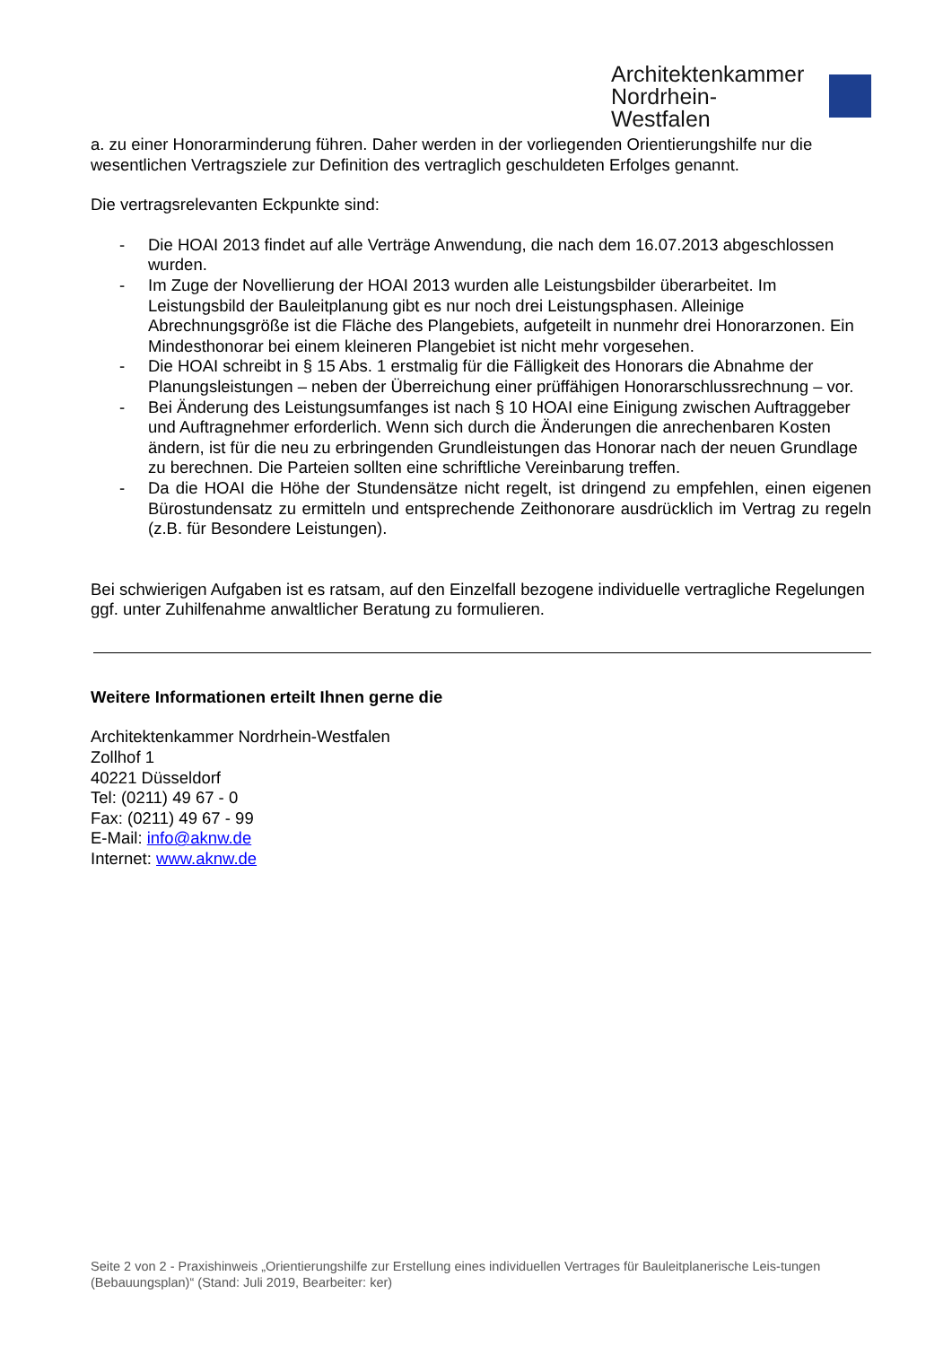Architektenkammer
Nordrhein-Westfalen
a. zu einer Honorarminderung führen. Daher werden in der vorliegenden Orientierungshilfe nur die wesentlichen Vertragsziele zur Definition des vertraglich geschuldeten Erfolges genannt.
Die vertragsrelevanten Eckpunkte sind:
- Die HOAI 2013 findet auf alle Verträge Anwendung, die nach dem 16.07.2013 abgeschlossen wurden.
- Im Zuge der Novellierung der HOAI 2013 wurden alle Leistungsbilder überarbeitet. Im Leistungsbild der Bauleitplanung gibt es nur noch drei Leistungsphasen. Alleinige Abrechnungsgröße ist die Fläche des Plangebiets, aufgeteilt in nunmehr drei Honorarzonen. Ein Mindesthonorar bei einem kleineren Plangebiet ist nicht mehr vorgesehen.
- Die HOAI schreibt in § 15 Abs. 1 erstmalig für die Fälligkeit des Honorars die Abnahme der Planungsleistungen – neben der Überreichung einer prüffähigen Honorarschlussrechnung – vor.
- Bei Änderung des Leistungsumfanges ist nach § 10 HOAI eine Einigung zwischen Auftraggeber und Auftragnehmer erforderlich. Wenn sich durch die Änderungen die anrechenbaren Kosten ändern, ist für die neu zu erbringenden Grundleistungen das Honorar nach der neuen Grundlage zu berechnen. Die Parteien sollten eine schriftliche Vereinbarung treffen.
- Da die HOAI die Höhe der Stundensätze nicht regelt, ist dringend zu empfehlen, einen eigenen Bürostundensatz zu ermitteln und entsprechende Zeithonorare ausdrücklich im Vertrag zu regeln (z.B. für Besondere Leistungen).
Bei schwierigen Aufgaben ist es ratsam, auf den Einzelfall bezogene individuelle vertragliche Regelungen ggf. unter Zuhilfenahme anwaltlicher Beratung zu formulieren.
Weitere Informationen erteilt Ihnen gerne die
Architektenkammer Nordrhein-Westfalen
Zollhof 1
40221 Düsseldorf
Tel: (0211) 49 67 - 0
Fax: (0211) 49 67 - 99
E-Mail: info@aknw.de
Internet: www.aknw.de
Seite 2 von 2 - Praxishinweis „Orientierungshilfe zur Erstellung eines individuellen Vertrages für Bauleitplanerische Leis-tungen (Bebauungsplan)“ (Stand: Juli 2019, Bearbeiter: ker)